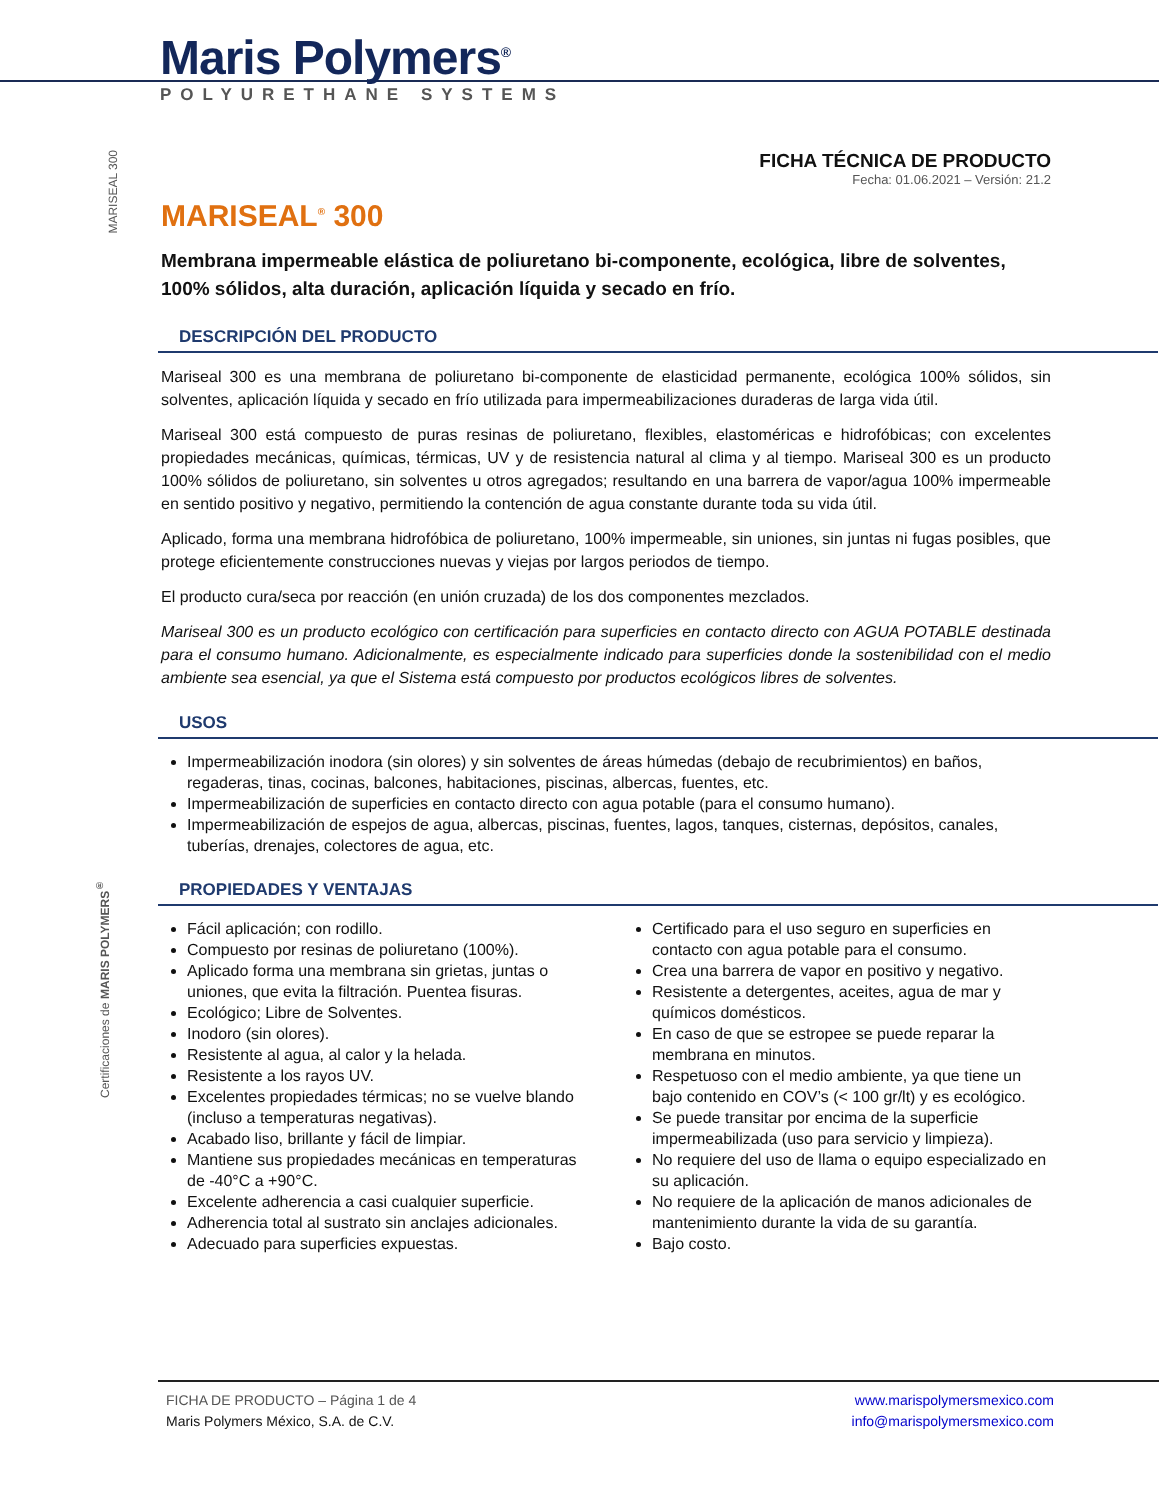Maris Polymers<sup>®</sup>
POLYURETHANE SYSTEMS
MARISEAL 300
Certificaciones de MARIS POLYMERS<sup>®</sup>
FICHA TÉCNICA DE PRODUCTO
Fecha: 01.06.2021 – Versión: 21.2
MARISEAL<sup>®</sup> 300
Membrana impermeable elástica de poliuretano bi-componente, ecológica, libre de solventes, 100% sólidos, alta duración, aplicación líquida y secado en frío.
DESCRIPCIÓN DEL PRODUCTO
Mariseal 300 es una membrana de poliuretano bi-componente de elasticidad permanente, ecológica 100% sólidos, sin solventes, aplicación líquida y secado en frío utilizada para impermeabilizaciones duraderas de larga vida útil.
Mariseal 300 está compuesto de puras resinas de poliuretano, flexibles, elastoméricas e hidrofóbicas; con excelentes propiedades mecánicas, químicas, térmicas, UV y de resistencia natural al clima y al tiempo. Mariseal 300 es un producto 100% sólidos de poliuretano, sin solventes u otros agregados; resultando en una barrera de vapor/agua 100% impermeable en sentido positivo y negativo, permitiendo la contención de agua constante durante toda su vida útil.
Aplicado, forma una membrana hidrofóbica de poliuretano, 100% impermeable, sin uniones, sin juntas ni fugas posibles, que protege eficientemente construcciones nuevas y viejas por largos periodos de tiempo.
El producto cura/seca por reacción (en unión cruzada) de los dos componentes mezclados.
Mariseal 300 es un producto ecológico con certificación para superficies en contacto directo con AGUA POTABLE destinada para el consumo humano. Adicionalmente, es especialmente indicado para superficies donde la sostenibilidad con el medio ambiente sea esencial, ya que el Sistema está compuesto por productos ecológicos libres de solventes.
USOS
Impermeabilización inodora (sin olores) y sin solventes de áreas húmedas (debajo de recubrimientos) en baños, regaderas, tinas, cocinas, balcones, habitaciones, piscinas, albercas, fuentes, etc.
Impermeabilización de superficies en contacto directo con agua potable (para el consumo humano).
Impermeabilización de espejos de agua, albercas, piscinas, fuentes, lagos, tanques, cisternas, depósitos, canales, tuberías, drenajes, colectores de agua, etc.
PROPIEDADES Y VENTAJAS
Fácil aplicación; con rodillo.
Compuesto por resinas de poliuretano (100%).
Aplicado forma una membrana sin grietas, juntas o uniones, que evita la filtración. Puentea fisuras.
Ecológico; Libre de Solventes.
Inodoro (sin olores).
Resistente al agua, al calor y la helada.
Resistente a los rayos UV.
Excelentes propiedades térmicas; no se vuelve blando (incluso a temperaturas negativas).
Acabado liso, brillante y fácil de limpiar.
Mantiene sus propiedades mecánicas en temperaturas de -40°C a +90°C.
Excelente adherencia a casi cualquier superficie.
Adherencia total al sustrato sin anclajes adicionales.
Adecuado para superficies expuestas.
Certificado para el uso seguro en superficies en contacto con agua potable para el consumo.
Crea una barrera de vapor en positivo y negativo.
Resistente a detergentes, aceites, agua de mar y químicos domésticos.
En caso de que se estropee se puede reparar la membrana en minutos.
Respetuoso con el medio ambiente, ya que tiene un bajo contenido en COV’s (< 100 gr/lt) y es ecológico.
Se puede transitar por encima de la superficie impermeabilizada (uso para servicio y limpieza).
No requiere del uso de llama o equipo especializado en su aplicación.
No requiere de la aplicación de manos adicionales de mantenimiento durante la vida de su garantía.
Bajo costo.
FICHA DE PRODUCTO – Página 1 de 4
Maris Polymers México, S.A. de C.V.
www.marispolymersmexico.com
info@marispolymersmexico.com